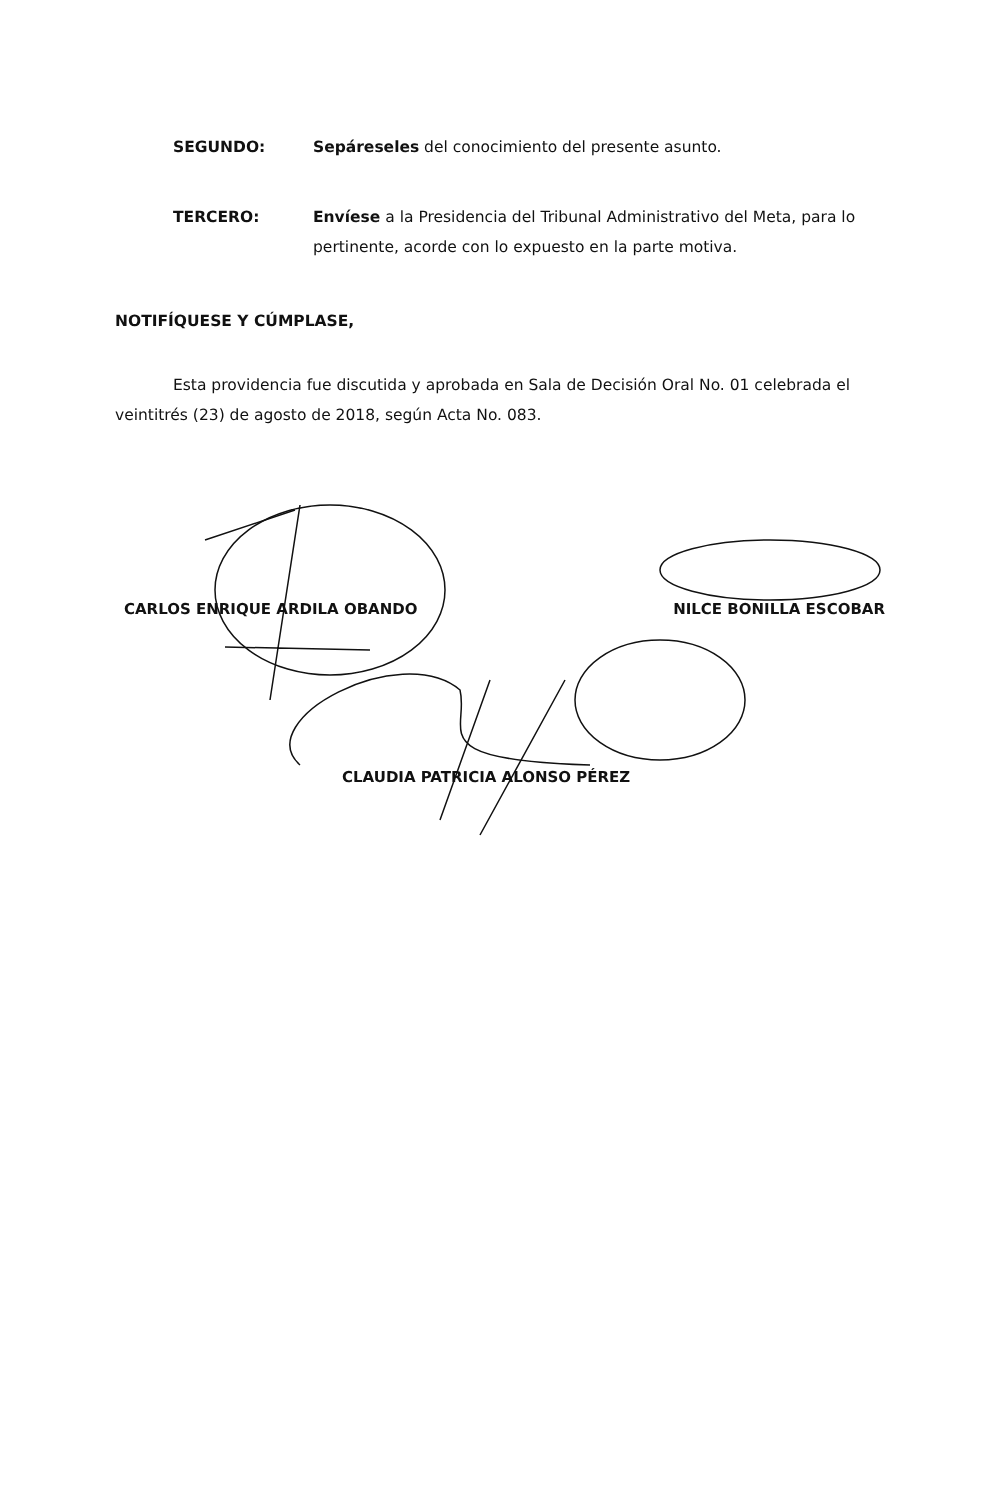SEGUNDO: Sepáreseles del conocimiento del presente asunto.
TERCERO: Envíese a la Presidencia del Tribunal Administrativo del Meta, para lo pertinente, acorde con lo expuesto en la parte motiva.
NOTIFÍQUESE Y CÚMPLASE,
Esta providencia fue discutida y aprobada en Sala de Decisión Oral No. 01 celebrada el veintitrés (23) de agosto de 2018, según Acta No. 083.
CARLOS ENRIQUE ARDILA OBANDO NILCE BONILLA ESCOBAR
CLAUDIA PATRICIA ALONSO PÉREZ